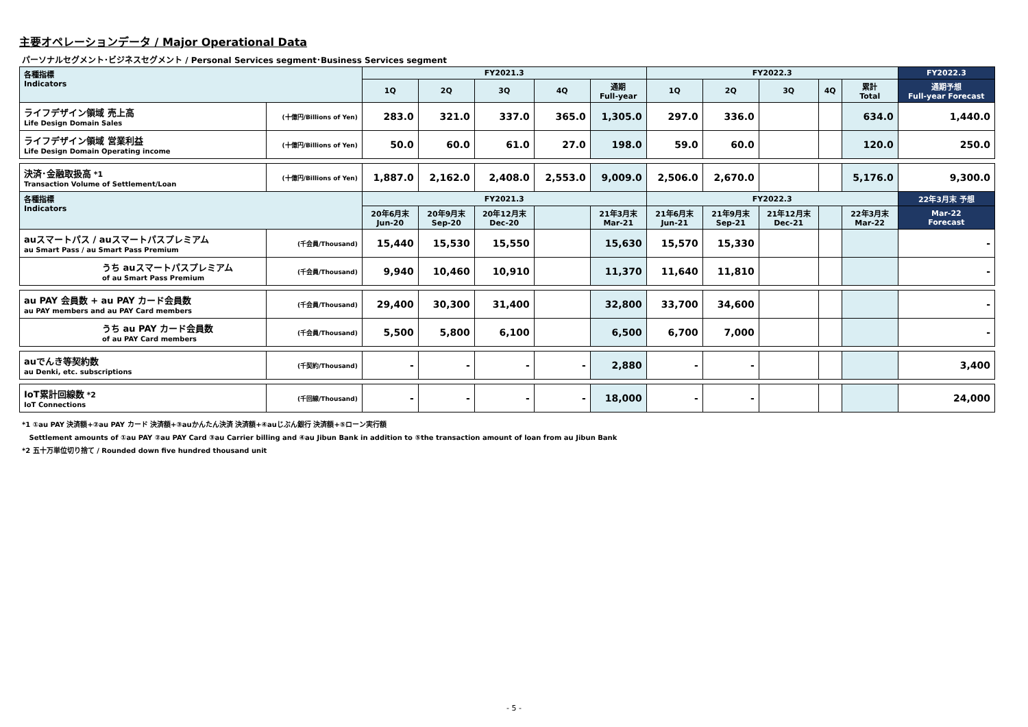主要オペレーションデータ / Major Operational Data
パーソナルセグメント･ビジネスセグメント / Personal Services segment･Business Services segment
| 各種指標 Indicators | | FY2021.3 | | | | | FY2022.3 | | | | | FY2022.3 |
| --- | --- | --- | --- | --- | --- | --- | --- | --- | --- | --- | --- | --- |
| | | 1Q | 2Q | 3Q | 4Q | 通期 Full-year | 1Q | 2Q | 3Q | 4Q | 累計 Total | 通期予想 Full-year Forecast |
| ライフデザイン領域 売上高 Life Design Domain Sales | (十億円/Billions of Yen) | 283.0 | 321.0 | 337.0 | 365.0 | 1,305.0 | 297.0 | 336.0 | | | 634.0 | 1,440.0 |
| ライフデザイン領域 営業利益 Life Design Domain Operating income | (十億円/Billions of Yen) | 50.0 | 60.0 | 61.0 | 27.0 | 198.0 | 59.0 | 60.0 | | | 120.0 | 250.0 |
| 決済･金融取扱高 *1 Transaction Volume of Settlement/Loan | (十億円/Billions of Yen) | 1,887.0 | 2,162.0 | 2,408.0 | 2,553.0 | 9,009.0 | 2,506.0 | 2,670.0 | | | 5,176.0 | 9,300.0 |
| 各種指標 Indicators | | FY2021.3 | | | | | FY2022.3 | | | | | 22年3月末 予想 |
| | | 20年6月末 Jun-20 | 20年9月末 Sep-20 | 20年12月末 Dec-20 | | 21年3月末 Mar-21 | 21年6月末 Jun-21 | 21年9月末 Sep-21 | 21年12月末 Dec-21 | | 22年3月末 Mar-22 | Mar-22 Forecast |
| auスマートパス / auスマートパスプレミアム au Smart Pass / au Smart Pass Premium | (千会員/Thousand) | 15,440 | 15,530 | 15,550 | | 15,630 | 15,570 | 15,330 | | | | - |
| うち auスマートパスプレミアム of au Smart Pass Premium | (千会員/Thousand) | 9,940 | 10,460 | 10,910 | | 11,370 | 11,640 | 11,810 | | | | - |
| au PAY 会員数 + au PAY カード会員数 au PAY members and au PAY Card members | (千会員/Thousand) | 29,400 | 30,300 | 31,400 | | 32,800 | 33,700 | 34,600 | | | | - |
| うち au PAY カード会員数 of au PAY Card members | (千会員/Thousand) | 5,500 | 5,800 | 6,100 | | 6,500 | 6,700 | 7,000 | | | | - |
| auでんき等契約数 au Denki, etc. subscriptions | (千契約/Thousand) | - | - | - | - | 2,880 | - | - | | | | 3,400 |
| IoT累計回線数 *2 IoT Connections | (千回線/Thousand) | - | - | - | - | 18,000 | - | - | | | | 24,000 |
*1 ①au PAY 決済額+②au PAY カード 決済額+③auかんたん決済 決済額+④auじぶん銀行 決済額+⑤ローン実行額
Settlement amounts of ①au PAY ②au PAY Card ③au Carrier billing and ④au Jibun Bank in addition to ⑤the transaction amount of loan from au Jibun Bank
*2 五十万単位切り捨て / Rounded down five hundred thousand unit
- 5 -